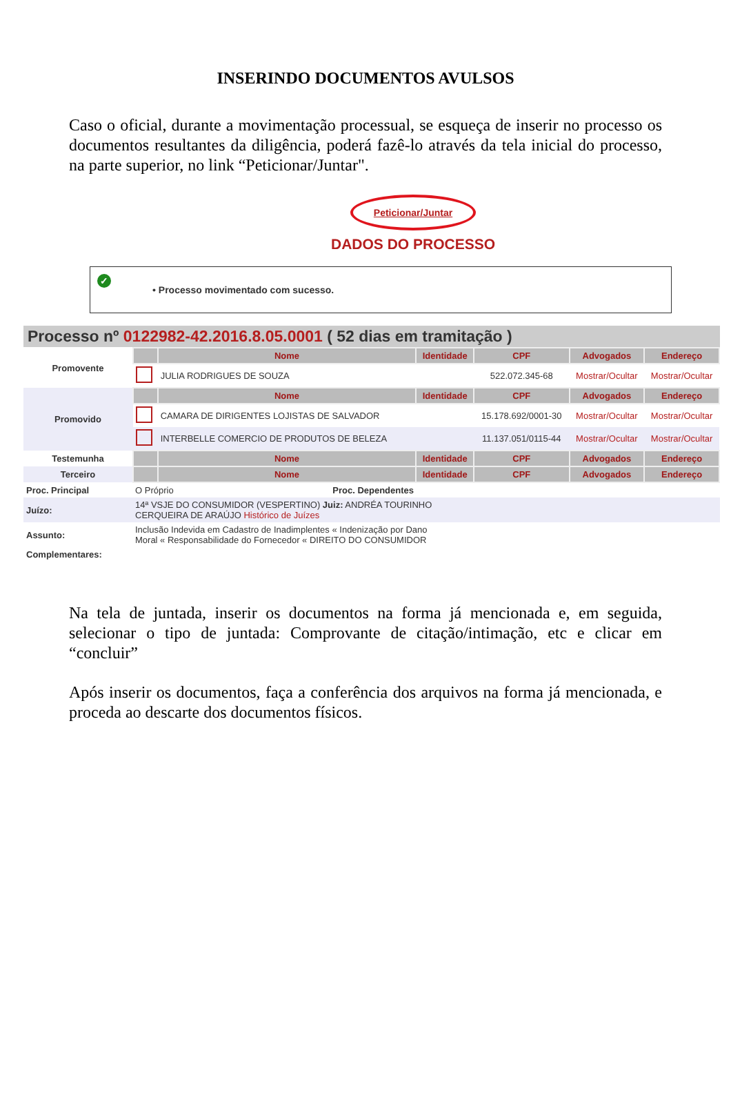INSERINDO DOCUMENTOS AVULSOS
Caso o oficial, durante a movimentação processual, se esqueça de inserir no processo os documentos resultantes da diligência, poderá fazê-lo através da tela inicial do processo, na parte superior, no link “Peticionar/Juntar".
Peticionar/Juntar
DADOS DO PROCESSO
✓ • Processo movimentado com sucesso.
Processo nº 0122982-42.2016.8.05.0001 ( 52 dias em tramitação )
| Promovente | | Nome | Identidade | CPF | Advogados | Endereço |
| | | JULIA RODRIGUES DE SOUZA | | 522.072.345-68 | Mostrar/Ocultar | Mostrar/Ocultar |
| Promovido | | Nome | Identidade | CPF | Advogados | Endereço |
| | | CAMARA DE DIRIGENTES LOJISTAS DE SALVADOR | | 15.178.692/0001-30 | Mostrar/Ocultar | Mostrar/Ocultar |
| | | INTERBELLE COMERCIO DE PRODUTOS DE BELEZA | | 11.137.051/0115-44 | Mostrar/Ocultar | Mostrar/Ocultar |
| Testemunha | | Nome | Identidade | CPF | Advogados | Endereço |
| Terceiro | | Nome | Identidade | CPF | Advogados | Endereço |
| Proc. Principal | O Próprio | Proc. Dependentes |
| Juízo: | 14ª VSJE DO CONSUMIDOR (VESPERTINO) Juiz: ANDRÉA TOURINHO CERQUEIRA DE ARAÚJO Histórico de Juízes | |
| Assunto: | Inclusão Indevida em Cadastro de Inadimplentes « Indenização por Dano Moral « Responsabilidade do Fornecedor « DIREITO DO CONSUMIDOR | |
| Complementares: | | |
Na tela de juntada, inserir os documentos na forma já mencionada e, em seguida, selecionar o tipo de juntada: Comprovante de citação/intimação, etc e clicar em “concluir”
Após inserir os documentos, faça a conferência dos arquivos na forma já mencionada, e proceda ao descarte dos documentos físicos.